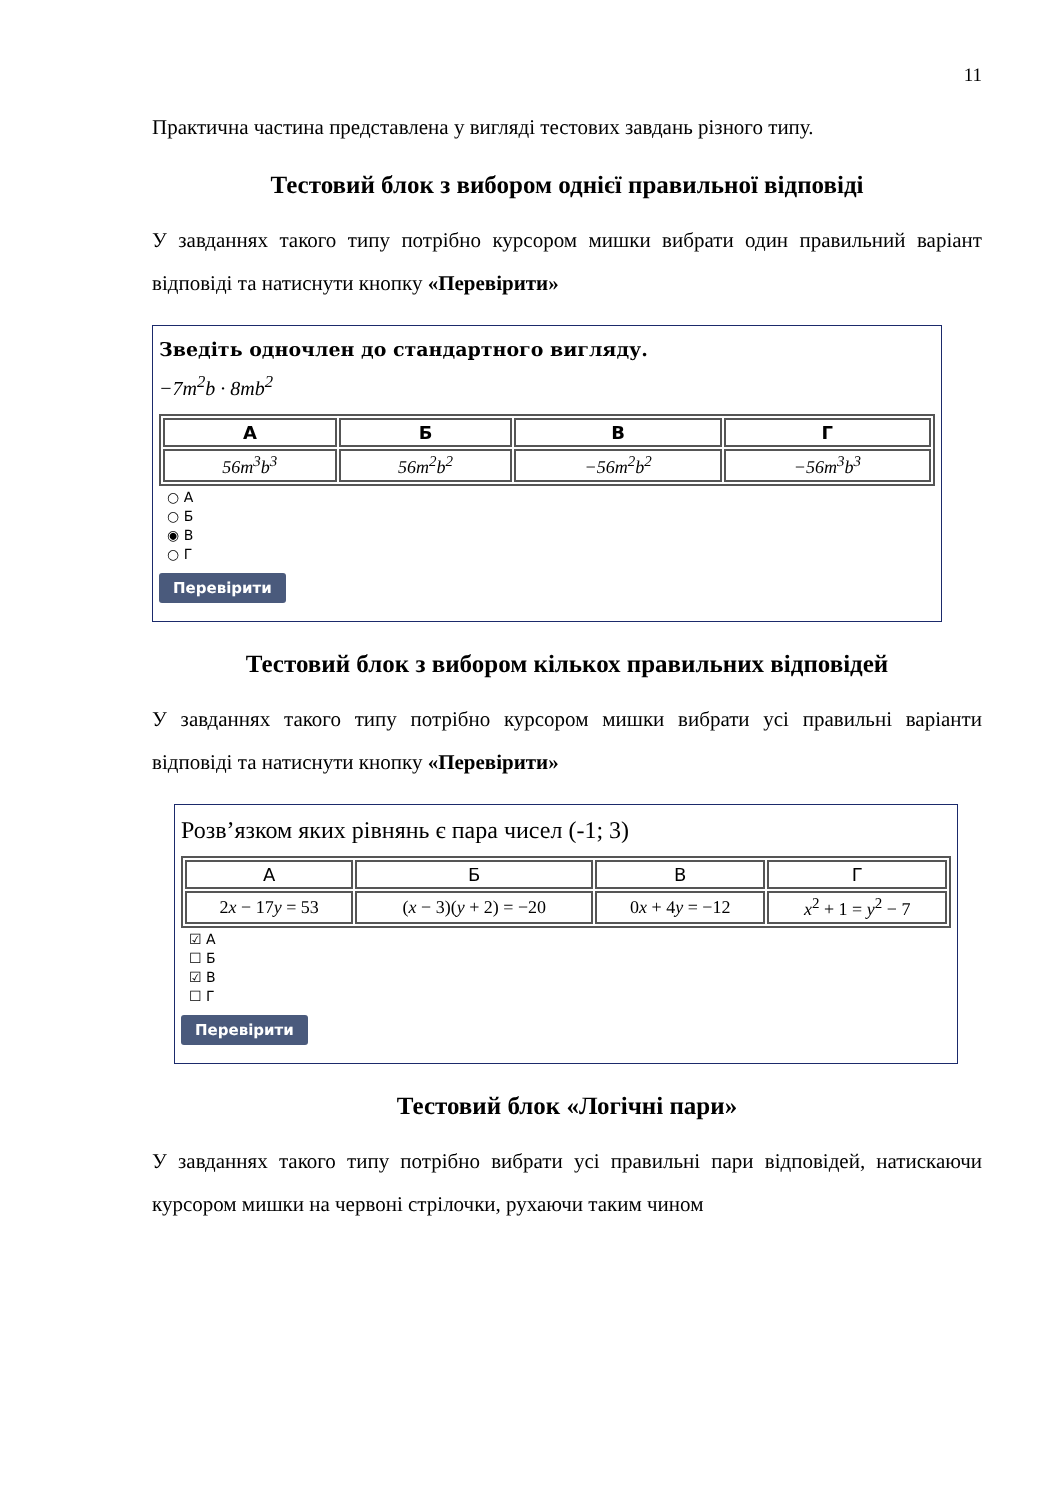11
Практична частина представлена у вигляді тестових завдань різного типу.
Тестовий блок з вибором однієї правильної відповіді
У завданнях такого типу потрібно курсором мишки вибрати один правильний варіант відповіді та натиснути кнопку «Перевірити»
Зведіть одночлен до стандартного вигляду.
−7m<sup>2</sup>b · 8mb<sup>2</sup>
| А | Б | В | Г |
| --- | --- | --- | --- |
| 56m<sup>3</sup>b<sup>3</sup> | 56m<sup>2</sup>b<sup>2</sup> | −56m<sup>2</sup>b<sup>2</sup> | −56m<sup>3</sup>b<sup>3</sup> |
○ А
○ Б
◉ В
○ Г
Перевірити
Тестовий блок з вибором кількох правильних відповідей
У завданнях такого типу потрібно курсором мишки вибрати усі правильні варіанти відповіді та натиснути кнопку «Перевірити»
Розв’язком яких рівнянь є пара чисел (-1; 3)
| А | Б | В | Г |
| --- | --- | --- | --- |
| 2 x − 17 y = 53 | ( x − 3)( y + 2) = −20 | 0 x + 4 y = −12 | x<sup>2</sup> + 1 = y<sup>2</sup> − 7 |
☑ А
☐ Б
☑ В
☐ Г
Перевірити
Тестовий блок «Логічні пари»
У завданнях такого типу потрібно вибрати усі правильні пари відповідей, натискаючи курсором мишки на червоні стрілочки, рухаючи таким чином